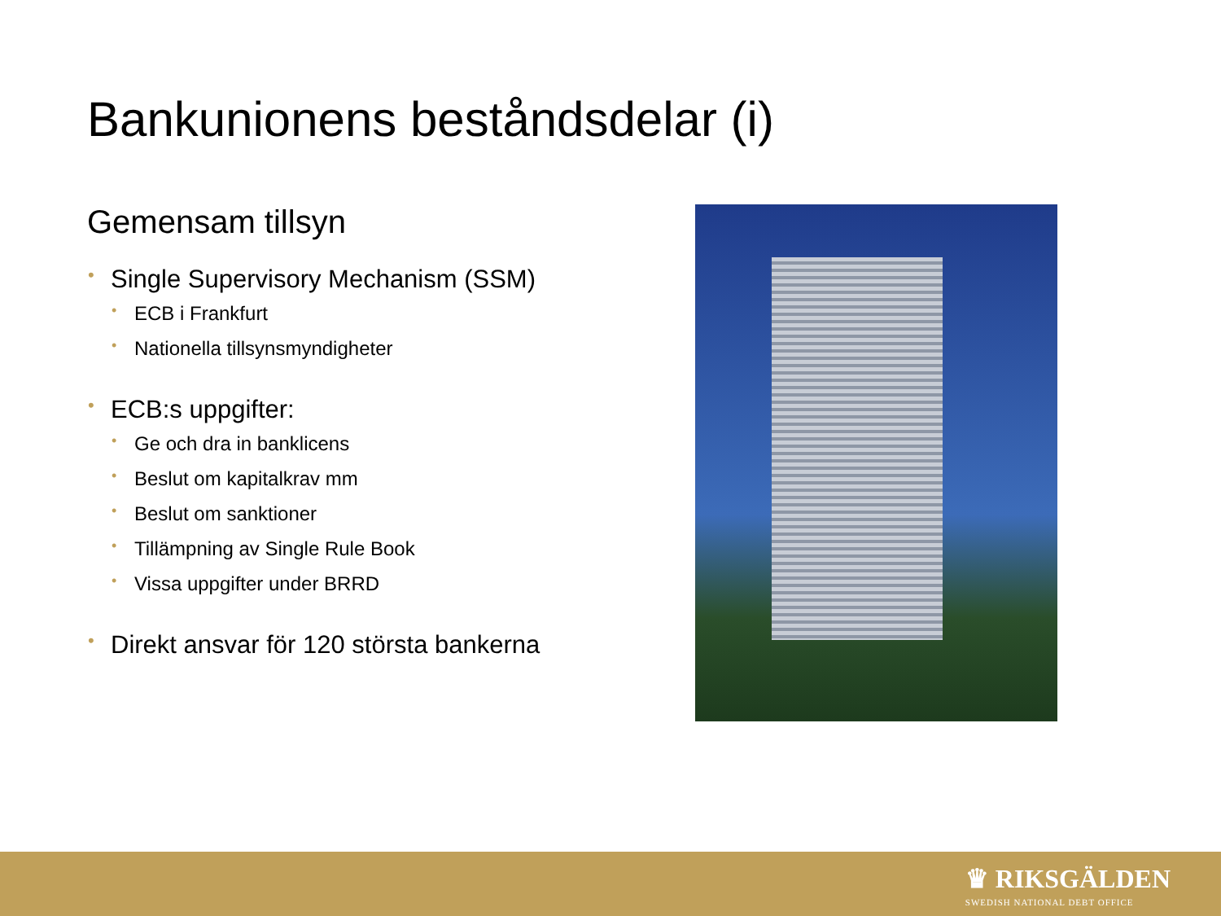Bankunionens beståndsdelar (i)
Gemensam tillsyn
• Single Supervisory Mechanism (SSM)
• ECB i Frankfurt
• Nationella tillsynsmyndigheter
• ECB:s uppgifter:
• Ge och dra in banklicens
• Beslut om kapitalkrav mm
• Beslut om sanktioner
• Tillämpning av Single Rule Book
• Vissa uppgifter under BRRD
• Direkt ansvar för 120 största bankerna
♛ RIKSGÄLDEN
SWEDISH NATIONAL DEBT OFFICE